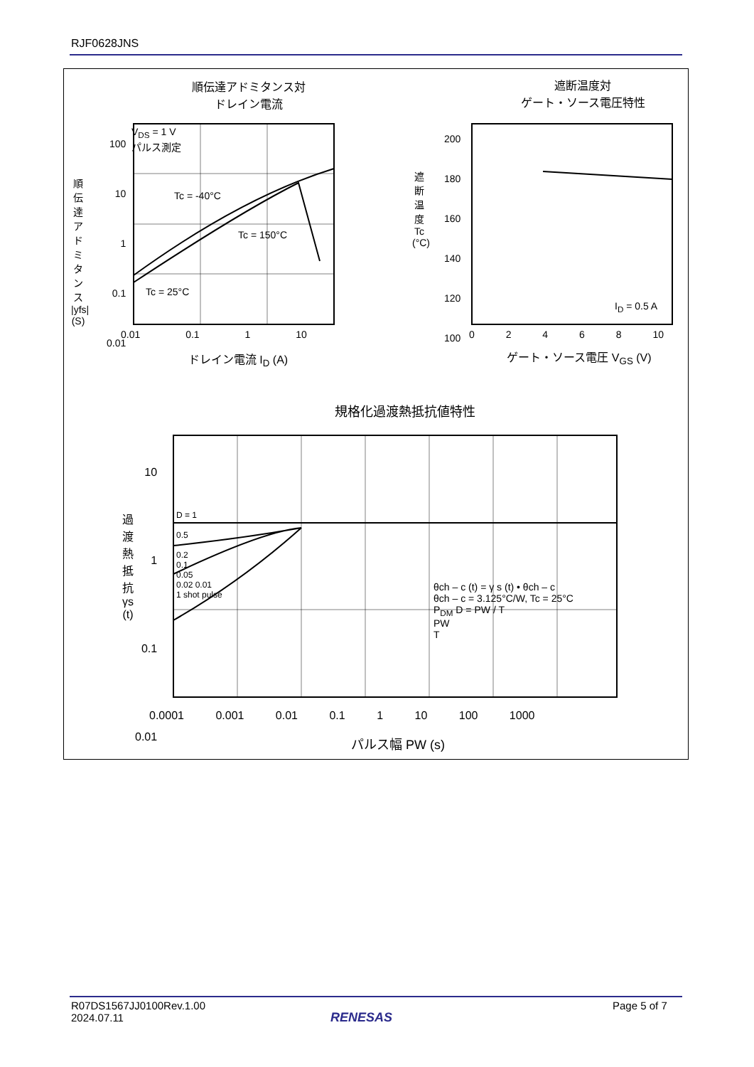RJF0628JNS
順伝達アドミタンス対
ドレイン電流
遮断温度対
ゲート・ソース電圧特性
V<sub>DS</sub> = 1 V
パルス測定
Tc = -40°C
Tc = 150°C
Tc = 25°C
100
10
1
0.1
0.01
0.01 0.1 1 10
ドレイン電流 I<sub>D</sub> (A)
順伝達アドミタンス |yfs| (S)
200
180
160
140
120
100
0 2 4 6 8 10
I<sub>D</sub> = 0.5 A
ゲート・ソース電圧 V<sub>GS</sub> (V)
遮断温度 Tc (°C)
規格化過渡熱抵抗値特性
10
1
0.1
0.01
D = 1
0.5
0.2
0.1
0.05
0.02 0.01
1 shot pulse
θch – c (t) = γ s (t) • θch – c
θch – c = 3.125°C/W, Tc = 25°C
P<sub>DM</sub> D = PW / T
PW
T
0.0001 0.001 0.01 0.1 1 10 100 1000
パルス幅 PW (s)
過渡熱抵抗 γs (t)
R07DS1567JJ0100Rev.1.00
2024.07.11
RENESAS
Page 5 of 7